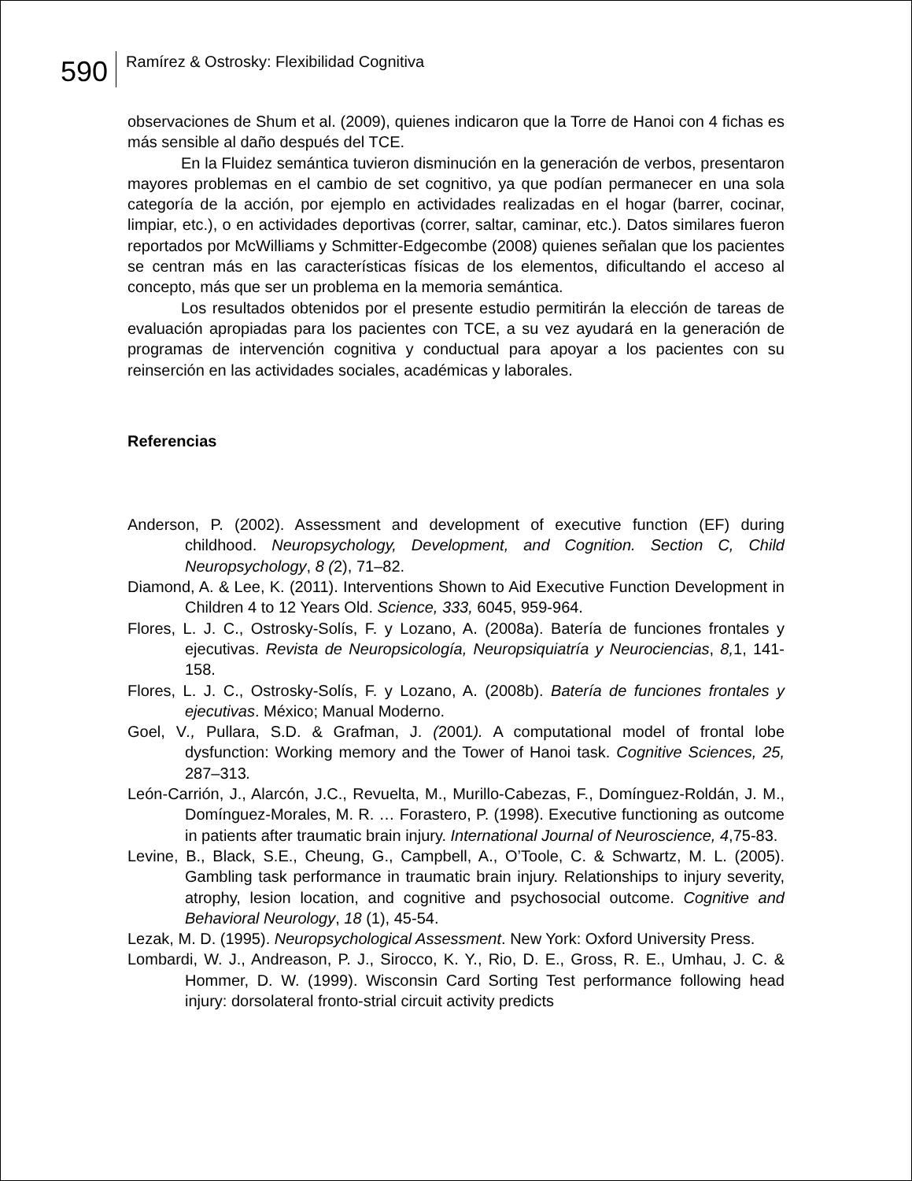590
Ramírez & Ostrosky: Flexibilidad Cognitiva
observaciones de Shum et al. (2009), quienes indicaron que la Torre de Hanoi con 4 fichas es más sensible al daño después del TCE.
En la Fluidez semántica tuvieron disminución en la generación de verbos, presentaron mayores problemas en el cambio de set cognitivo, ya que podían permanecer en una sola categoría de la acción, por ejemplo en actividades realizadas en el hogar (barrer, cocinar, limpiar, etc.), o en actividades deportivas (correr, saltar, caminar, etc.). Datos similares fueron reportados por McWilliams y Schmitter-Edgecombe (2008) quienes señalan que los pacientes se centran más en las características físicas de los elementos, dificultando el acceso al concepto, más que ser un problema en la memoria semántica.
Los resultados obtenidos por el presente estudio permitirán la elección de tareas de evaluación apropiadas para los pacientes con TCE, a su vez ayudará en la generación de programas de intervención cognitiva y conductual para apoyar a los pacientes con su reinserción en las actividades sociales, académicas y laborales.
Referencias
Anderson, P. (2002). Assessment and development of executive function (EF) during childhood. Neuropsychology, Development, and Cognition. Section C, Child Neuropsychology, 8 (2), 71–82.
Diamond, A. & Lee, K. (2011). Interventions Shown to Aid Executive Function Development in Children 4 to 12 Years Old. Science, 333, 6045, 959-964.
Flores, L. J. C., Ostrosky-Solís, F. y Lozano, A. (2008a). Batería de funciones frontales y ejecutivas. Revista de Neuropsicología, Neuropsiquiatría y Neurociencias, 8, 1, 141-158.
Flores, L. J. C., Ostrosky-Solís, F. y Lozano, A. (2008b). Batería de funciones frontales y ejecutivas. México; Manual Moderno.
Goel, V., Pullara, S.D. & Grafman, J. (2001). A computational model of frontal lobe dysfunction: Working memory and the Tower of Hanoi task. Cognitive Sciences, 25, 287–313.
León-Carrión, J., Alarcón, J.C., Revuelta, M., Murillo-Cabezas, F., Domínguez-Roldán, J. M., Domínguez-Morales, M. R. … Forastero, P. (1998). Executive functioning as outcome in patients after traumatic brain injury. International Journal of Neuroscience, 4,75-83.
Levine, B., Black, S.E., Cheung, G., Campbell, A., O’Toole, C. & Schwartz, M. L. (2005). Gambling task performance in traumatic brain injury. Relationships to injury severity, atrophy, lesion location, and cognitive and psychosocial outcome. Cognitive and Behavioral Neurology, 18 (1), 45-54.
Lezak, M. D. (1995). Neuropsychological Assessment. New York: Oxford University Press.
Lombardi, W. J., Andreason, P. J., Sirocco, K. Y., Rio, D. E., Gross, R. E., Umhau, J. C. & Hommer, D. W. (1999). Wisconsin Card Sorting Test performance following head injury: dorsolateral fronto-strial circuit activity predicts